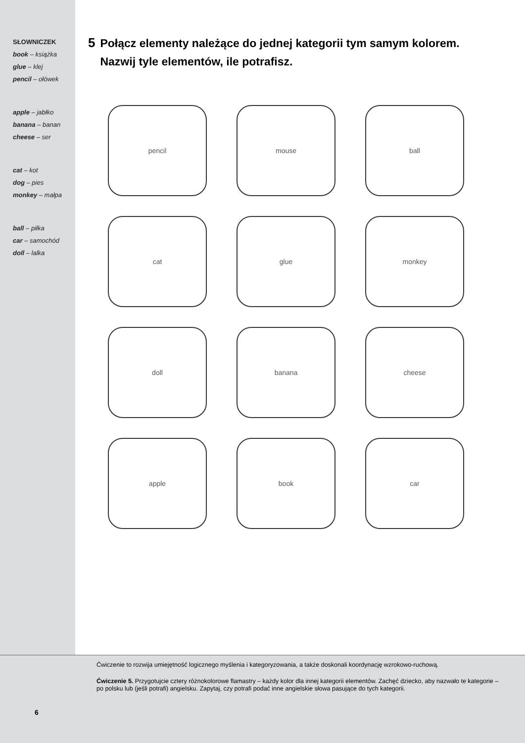SŁOWNICZEK
book – książka
glue – klej
pencil – ołówek
apple – jabłko
banana – banan
cheese – ser
cat – kot
dog – pies
monkey – małpa
ball – piłka
car – samochód
doll – lalka
5 Połącz elementy należące do jednej kategorii tym samym kolorem.
5 Nazwij tyle elementów, ile potrafisz.
pencil
mouse
ball
cat
glue
monkey
doll
banana
cheese
apple
book
car
Ćwiczenie to rozwija umiejętność logicznego myślenia i kategoryzowania, a także doskonali koordynację wzrokowo-ruchową.
Ćwiczenie 5. Przygotujcie cztery różnokolorowe flamastry – każdy kolor dla innej kategorii elementów. Zachęć dziecko, aby nazwało te kategorie – po polsku lub (jeśli potrafi) angielsku. Zapytaj, czy potrafi podać inne angielskie słowa pasujące do tych kategorii.
6